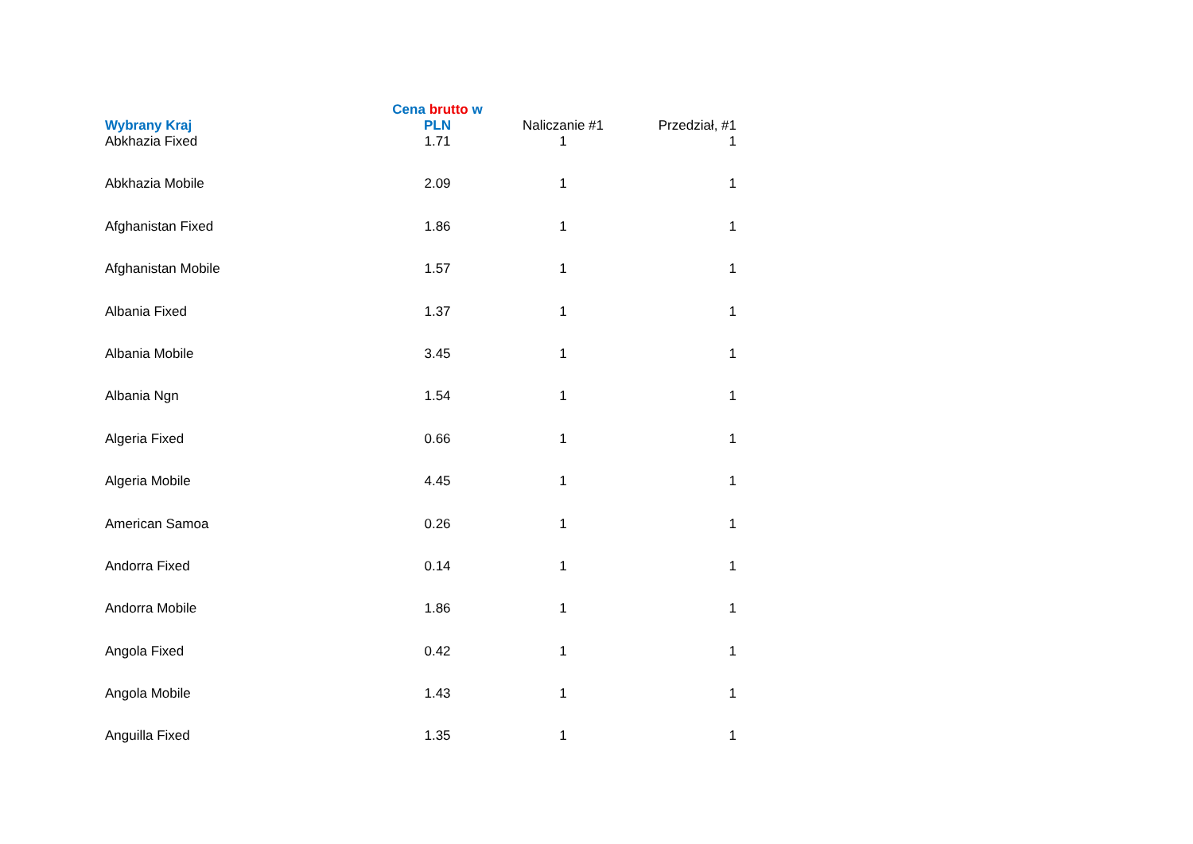| Wybrany Kraj | Cena brutto w PLN | Naliczanie #1 | Przedział, #1 |
| --- | --- | --- | --- |
| Abkhazia Fixed | 1.71 | 1 | 1 |
| Abkhazia Mobile | 2.09 | 1 | 1 |
| Afghanistan Fixed | 1.86 | 1 | 1 |
| Afghanistan Mobile | 1.57 | 1 | 1 |
| Albania Fixed | 1.37 | 1 | 1 |
| Albania Mobile | 3.45 | 1 | 1 |
| Albania Ngn | 1.54 | 1 | 1 |
| Algeria Fixed | 0.66 | 1 | 1 |
| Algeria Mobile | 4.45 | 1 | 1 |
| American Samoa | 0.26 | 1 | 1 |
| Andorra Fixed | 0.14 | 1 | 1 |
| Andorra Mobile | 1.86 | 1 | 1 |
| Angola Fixed | 0.42 | 1 | 1 |
| Angola Mobile | 1.43 | 1 | 1 |
| Anguilla Fixed | 1.35 | 1 | 1 |